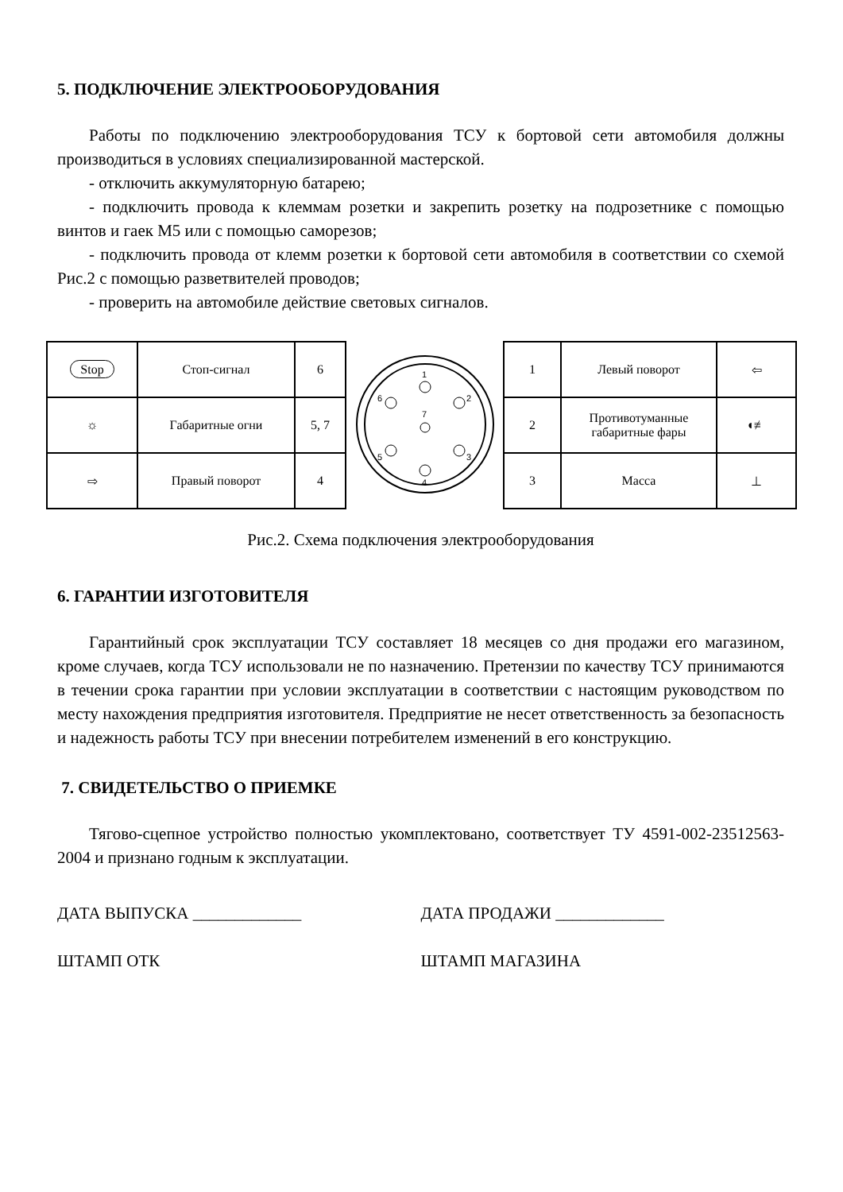5. ПОДКЛЮЧЕНИЕ ЭЛЕКТРООБОРУДОВАНИЯ
Работы по подключению электрооборудования ТСУ к бортовой сети автомобиля должны производиться в условиях специализированной мастерской.
- отключить аккумуляторную батарею;
- подключить провода к клеммам розетки и закрепить розетку на подрозетнике с помощью винтов и гаек М5 или с помощью саморезов;
- подключить провода от клемм розетки к бортовой сети автомобиля в соответствии со схемой Рис.2 с помощью разветвителей проводов;
- проверить на автомобиле действие световых сигналов.
| Stop | Стоп-сигнал | 6 |
| ☼ | Габаритные огни | 5, 7 |
| ⇨ | Правый поворот | 4 |
1
2
3
4
5
6
7
| 1 | Левый поворот | ⇦ |
| 2 | Противотуманные габаритные фары | ◖≢ |
| 3 | Масса | ⊥ |
Рис.2. Схема подключения электрооборудования
6. ГАРАНТИИ ИЗГОТОВИТЕЛЯ
Гарантийный срок эксплуатации ТСУ составляет 18 месяцев со дня продажи его магазином, кроме случаев, когда ТСУ использовали не по назначению. Претензии по качеству ТСУ принимаются в течении срока гарантии при условии эксплуатации в соответствии с настоящим руководством по месту нахождения предприятия изготовителя. Предприятие не несет ответственность за безопасность и надежность работы ТСУ при внесении потребителем изменений в его конструкцию.
7. СВИДЕТЕЛЬСТВО О ПРИЕМКЕ
Тягово-сцепное устройство полностью укомплектовано, соответствует ТУ 4591-002-23512563-2004 и признано годным к эксплуатации.
ДАТА ВЫПУСКА _____________ ДАТА ПРОДАЖИ _____________
ШТАМП ОТК ШТАМП МАГАЗИНА